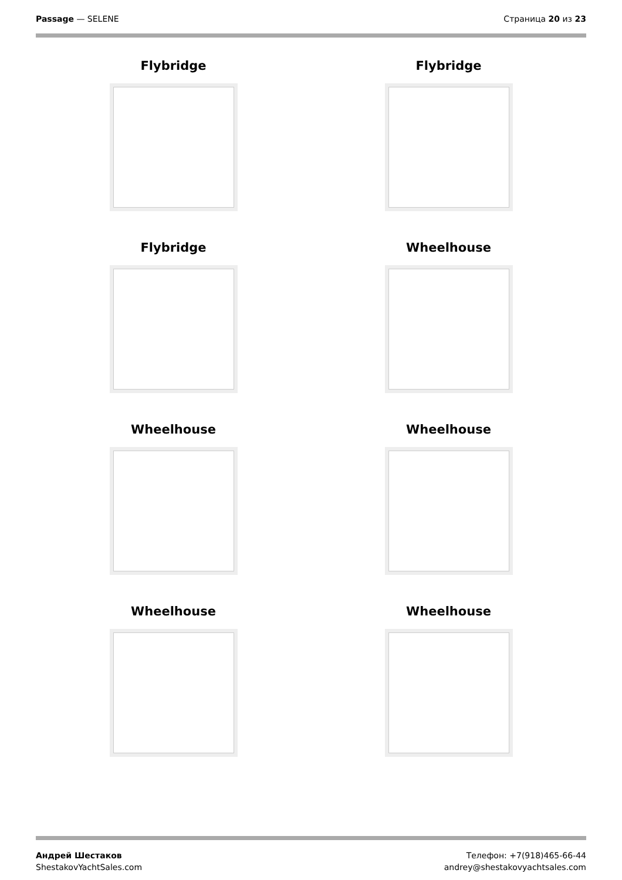Passage — SELENE Страница 20 из 23
Flybridge
Flybridge
Flybridge
Wheelhouse
Wheelhouse
Wheelhouse
Wheelhouse
Wheelhouse
Андрей Шестаков
ShestakovYachtSales.com
Телефон: +7(918)465-66-44
andrey@shestakovyachtsales.com